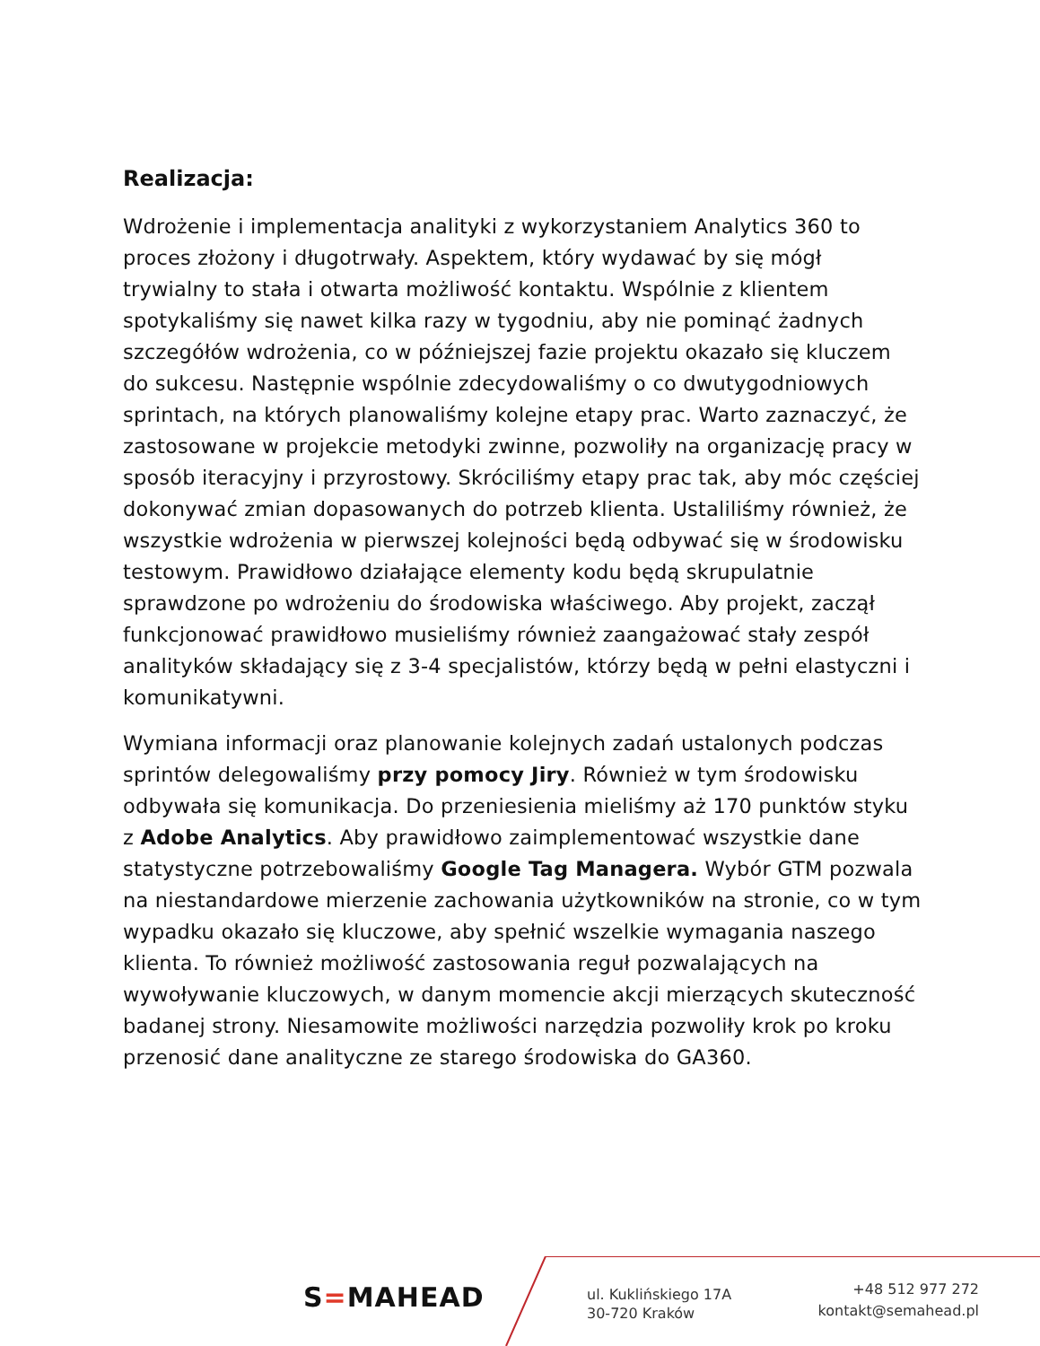Realizacja:
Wdrożenie i implementacja analityki z wykorzystaniem Analytics 360 to proces złożony i długotrwały. Aspektem, który wydawać by się mógł trywialny to stała i otwarta możliwość kontaktu. Wspólnie z klientem spotykaliśmy się nawet kilka razy w tygodniu, aby nie pominąć żadnych szczegółów wdrożenia, co w późniejszej fazie projektu okazało się kluczem do sukcesu. Następnie wspólnie zdecydowaliśmy o co dwutygodniowych sprintach, na których planowaliśmy kolejne etapy prac. Warto zaznaczyć, że zastosowane w projekcie metodyki zwinne, pozwoliły na organizację pracy w sposób iteracyjny i przyrostowy. Skróciliśmy etapy prac tak, aby móc częściej dokonywać zmian dopasowanych do potrzeb klienta. Ustaliliśmy również, że wszystkie wdrożenia w pierwszej kolejności będą odbywać się w środowisku testowym. Prawidłowo działające elementy kodu będą skrupulatnie sprawdzone po wdrożeniu do środowiska właściwego. Aby projekt, zaczął funkcjonować prawidłowo musieliśmy również zaangażować stały zespół analityków składający się z 3-4 specjalistów, którzy będą w pełni elastyczni i komunikatywni.
Wymiana informacji oraz planowanie kolejnych zadań ustalonych podczas sprintów delegowaliśmy przy pomocy Jiry. Również w tym środowisku odbywała się komunikacja. Do przeniesienia mieliśmy aż 170 punktów styku z Adobe Analytics. Aby prawidłowo zaimplementować wszystkie dane statystyczne potrzebowaliśmy Google Tag Managera. Wybór GTM pozwala na niestandardowe mierzenie zachowania użytkowników na stronie, co w tym wypadku okazało się kluczowe, aby spełnić wszelkie wymagania naszego klienta. To również możliwość zastosowania reguł pozwalających na wywoływanie kluczowych, w danym momencie akcji mierzących skuteczność badanej strony. Niesamowite możliwości narzędzia pozwoliły krok po kroku przenosić dane analityczne ze starego środowiska do GA360.
S=MAHEAD
ul. Kuklińskiego 17A
30-720 Kraków
+48 512 977 272
kontakt@semahead.pl